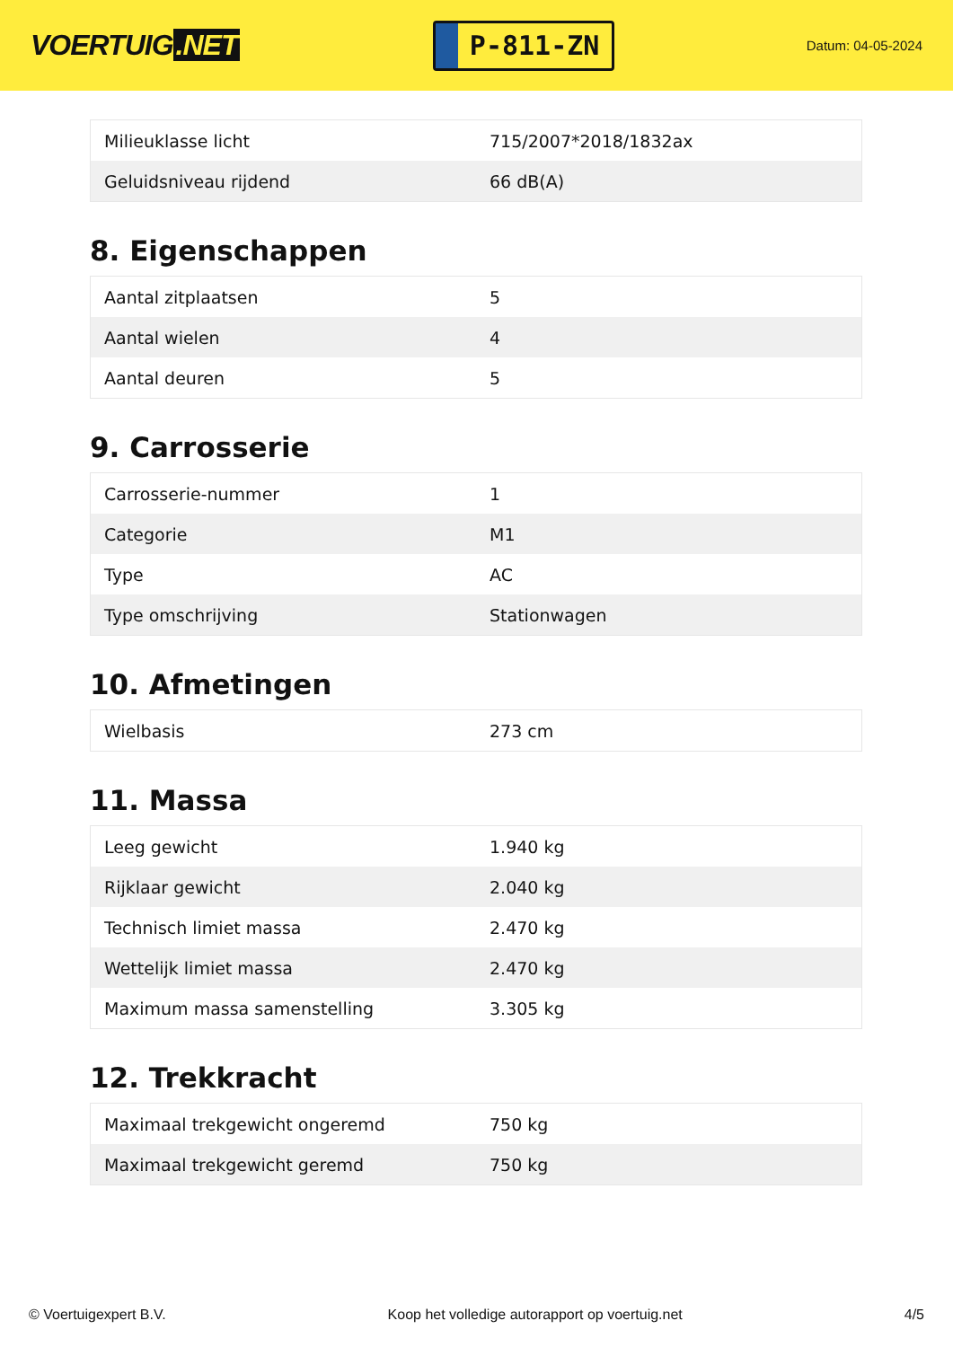VOERTUIG.NET
P-811-ZN
Datum: 04-05-2024
| Milieuklasse licht | 715/2007*2018/1832ax |
| Geluidsniveau rijdend | 66 dB(A) |
8. Eigenschappen
| Aantal zitplaatsen | 5 |
| Aantal wielen | 4 |
| Aantal deuren | 5 |
9. Carrosserie
| Carrosserie-nummer | 1 |
| Categorie | M1 |
| Type | AC |
| Type omschrijving | Stationwagen |
10. Afmetingen
| Wielbasis | 273 cm |
11. Massa
| Leeg gewicht | 1.940 kg |
| Rijklaar gewicht | 2.040 kg |
| Technisch limiet massa | 2.470 kg |
| Wettelijk limiet massa | 2.470 kg |
| Maximum massa samenstelling | 3.305 kg |
12. Trekkracht
| Maximaal trekgewicht ongeremd | 750 kg |
| Maximaal trekgewicht geremd | 750 kg |
© Voertuigexpert B.V. Koop het volledige autorapport op voertuig.net 4/5